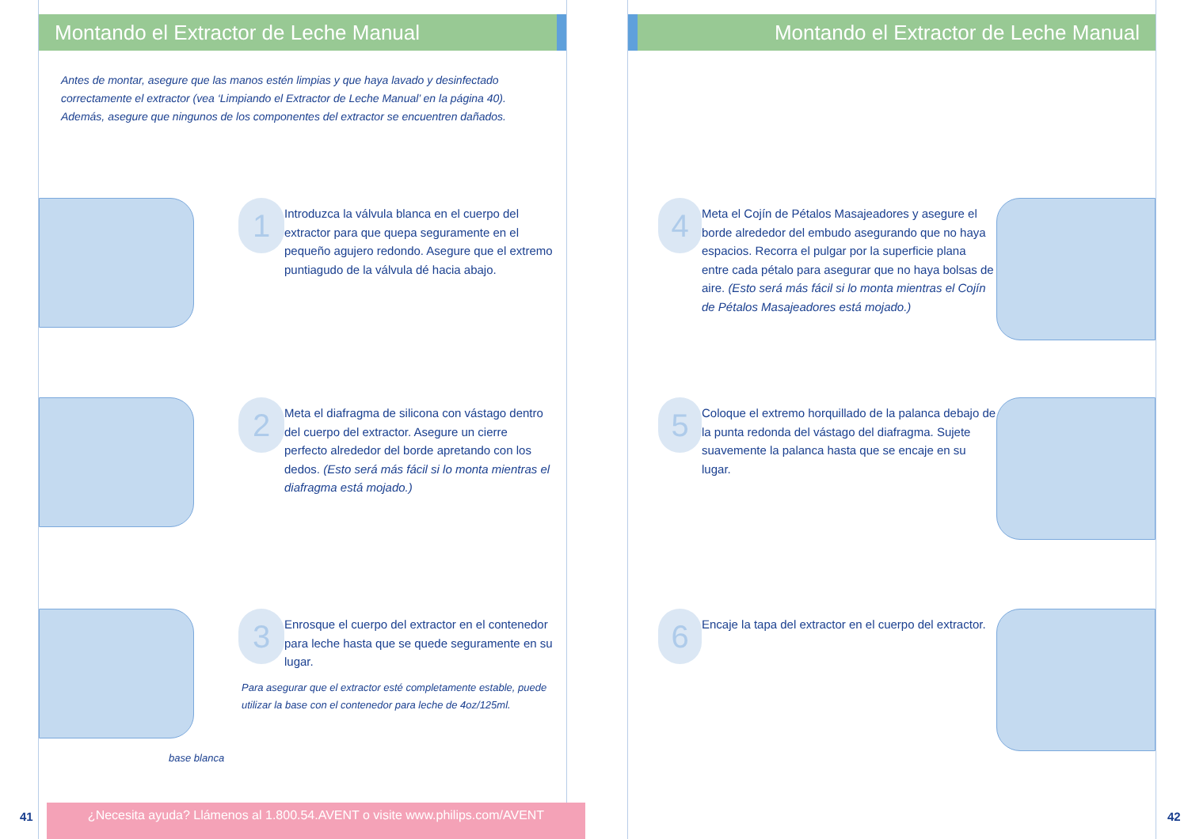Montando el Extractor de Leche Manual
Antes de montar, asegure que las manos estén limpias y que haya lavado y desinfectado correctamente el extractor (vea ‘Limpiando el Extractor de Leche Manual’ en la página 40). Además, asegure que ningunos de los componentes del extractor se encuentren dañados.
1
Introduzca la válvula blanca en el cuerpo del extractor para que quepa seguramente en el pequeño agujero redondo. Asegure que el extremo puntiagudo de la válvula dé hacia abajo.
2
Meta el diafragma de silicona con vástago dentro del cuerpo del extractor. Asegure un cierre perfecto alrededor del borde apretando con los dedos. (Esto será más fácil si lo monta mientras el diafragma está mojado.)
3
Enrosque el cuerpo del extractor en el contenedor para leche hasta que se quede seguramente en su lugar.
Para asegurar que el extractor esté completamente estable, puede utilizar la base con el contenedor para leche de 4oz/125ml.
base blanca
¿Necesita ayuda? Llámenos al 1.800.54.AVENT o visite www.philips.com/AVENT
41
Montando el Extractor de Leche Manual
4
Meta el Cojín de Pétalos Masajeadores y asegure el borde alrededor del embudo asegurando que no haya espacios. Recorra el pulgar por la superficie plana entre cada pétalo para asegurar que no haya bolsas de aire. (Esto será más fácil si lo monta mientras el Cojín de Pétalos Masajeadores está mojado.)
5
Coloque el extremo horquillado de la palanca debajo de la punta redonda del vástago del diafragma. Sujete suavemente la palanca hasta que se encaje en su lugar.
6
Encaje la tapa del extractor en el cuerpo del extractor.
42